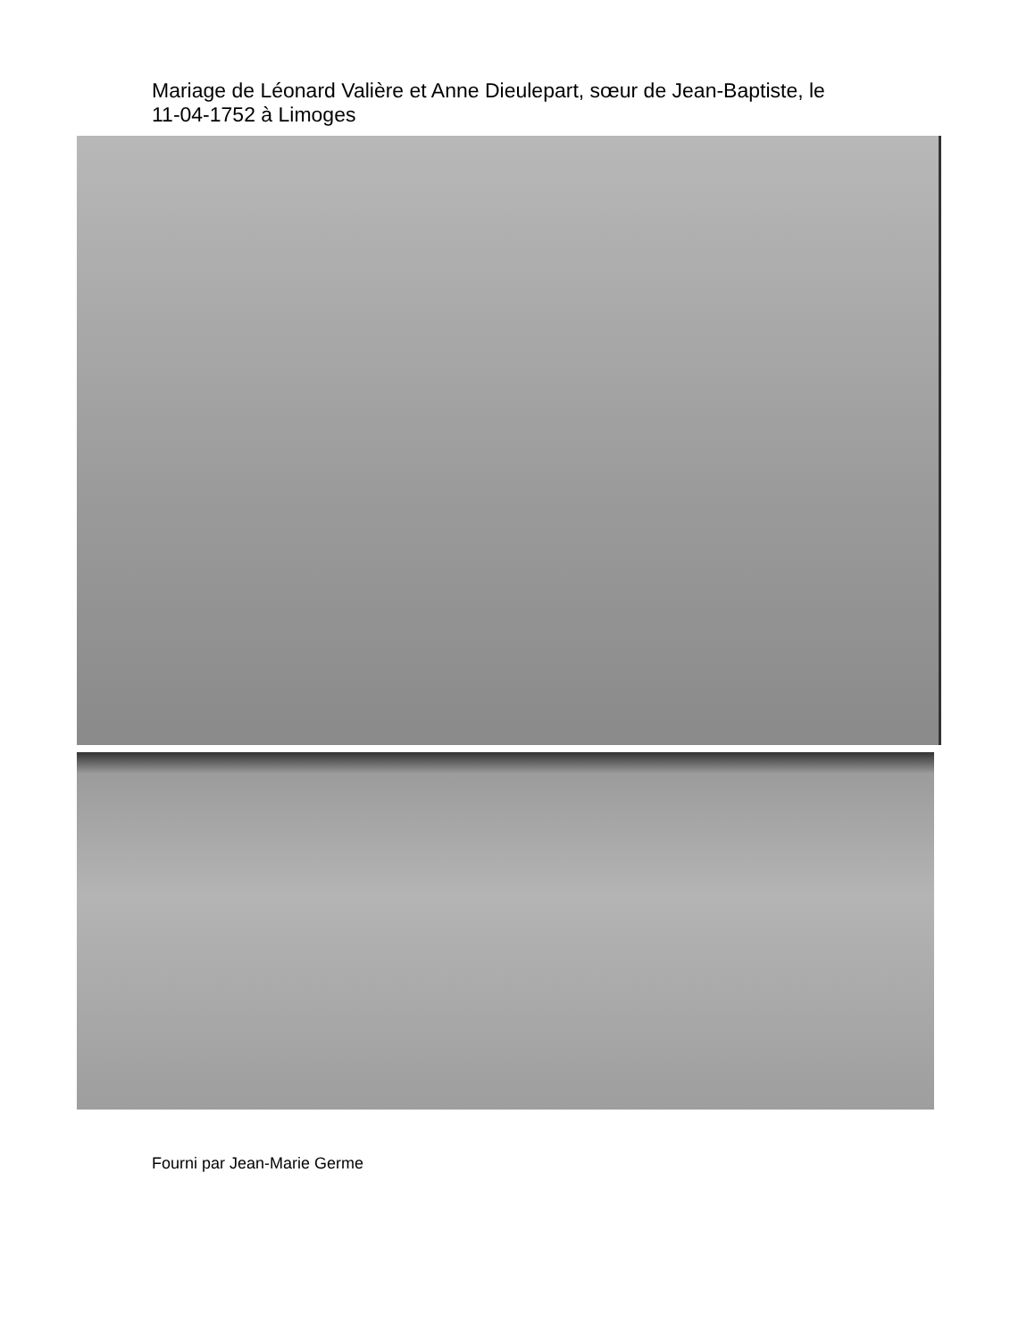Mariage de Léonard Valière et Anne Dieulepart, sœur de Jean-Baptiste, le 11-04-1752 à Limoges
Fourni par Jean-Marie Germe